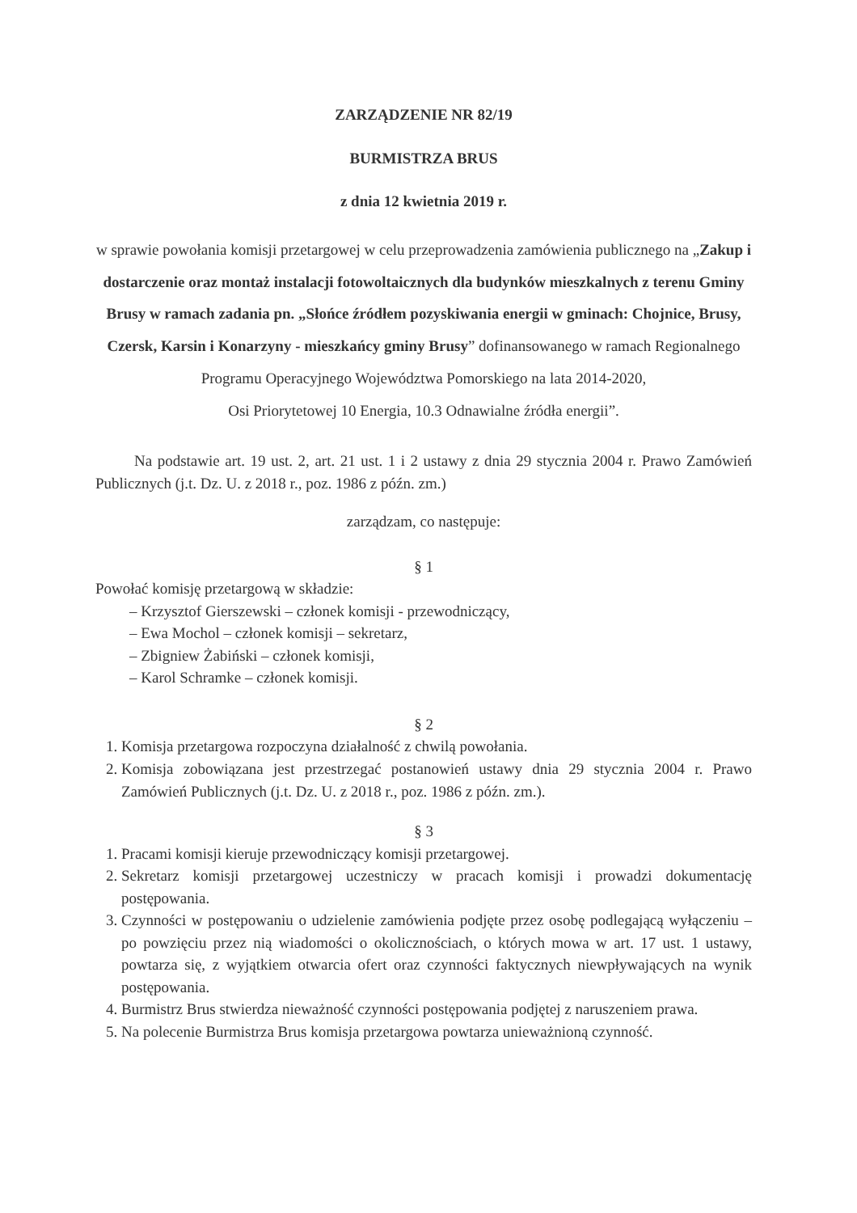ZARZĄDZENIE NR 82/19
BURMISTRZA BRUS
z dnia 12 kwietnia 2019 r.
w sprawie powołania komisji przetargowej w celu przeprowadzenia zamówienia publicznego na „Zakup i dostarczenie oraz montaż instalacji fotowoltaicznych dla budynków mieszkalnych z terenu Gminy Brusy w ramach zadania pn. „Słońce źródłem pozyskiwania energii w gminach: Chojnice, Brusy, Czersk, Karsin i Konarzyny - mieszkańcy gminy Brusy” dofinansowanego w ramach Regionalnego Programu Operacyjnego Województwa Pomorskiego na lata 2014-2020,
Osi Priorytetowej 10 Energia, 10.3 Odnawialne źródła energii”.
Na podstawie art. 19 ust. 2, art. 21 ust. 1 i 2 ustawy z dnia 29 stycznia 2004 r. Prawo Zamówień Publicznych (j.t. Dz. U. z 2018 r., poz. 1986 z późn. zm.)
zarządzam, co następuje:
§ 1
Powołać komisję przetargową w składzie:
– Krzysztof Gierszewski – członek komisji - przewodniczący,
– Ewa Mochol – członek komisji – sekretarz,
– Zbigniew Żabiński – członek komisji,
– Karol Schramke – członek komisji.
§ 2
1. Komisja przetargowa rozpoczyna działalność z chwilą powołania.
2. Komisja zobowiązana jest przestrzegać postanowień ustawy dnia 29 stycznia 2004 r. Prawo Zamówień Publicznych (j.t. Dz. U. z 2018 r., poz. 1986 z późn. zm.).
§ 3
1. Pracami komisji kieruje przewodniczący komisji przetargowej.
2. Sekretarz komisji przetargowej uczestniczy w pracach komisji i prowadzi dokumentację postępowania.
3. Czynności w postępowaniu o udzielenie zamówienia podjęte przez osobę podlegającą wyłączeniu – po powzięciu przez nią wiadomości o okolicznościach, o których mowa w art. 17 ust. 1 ustawy, powtarza się, z wyjątkiem otwarcia ofert oraz czynności faktycznych niewpływających na wynik postępowania.
4. Burmistrz Brus stwierdza nieważność czynności postępowania podjętej z naruszeniem prawa.
5. Na polecenie Burmistrza Brus komisja przetargowa powtarza unieważnioną czynność.